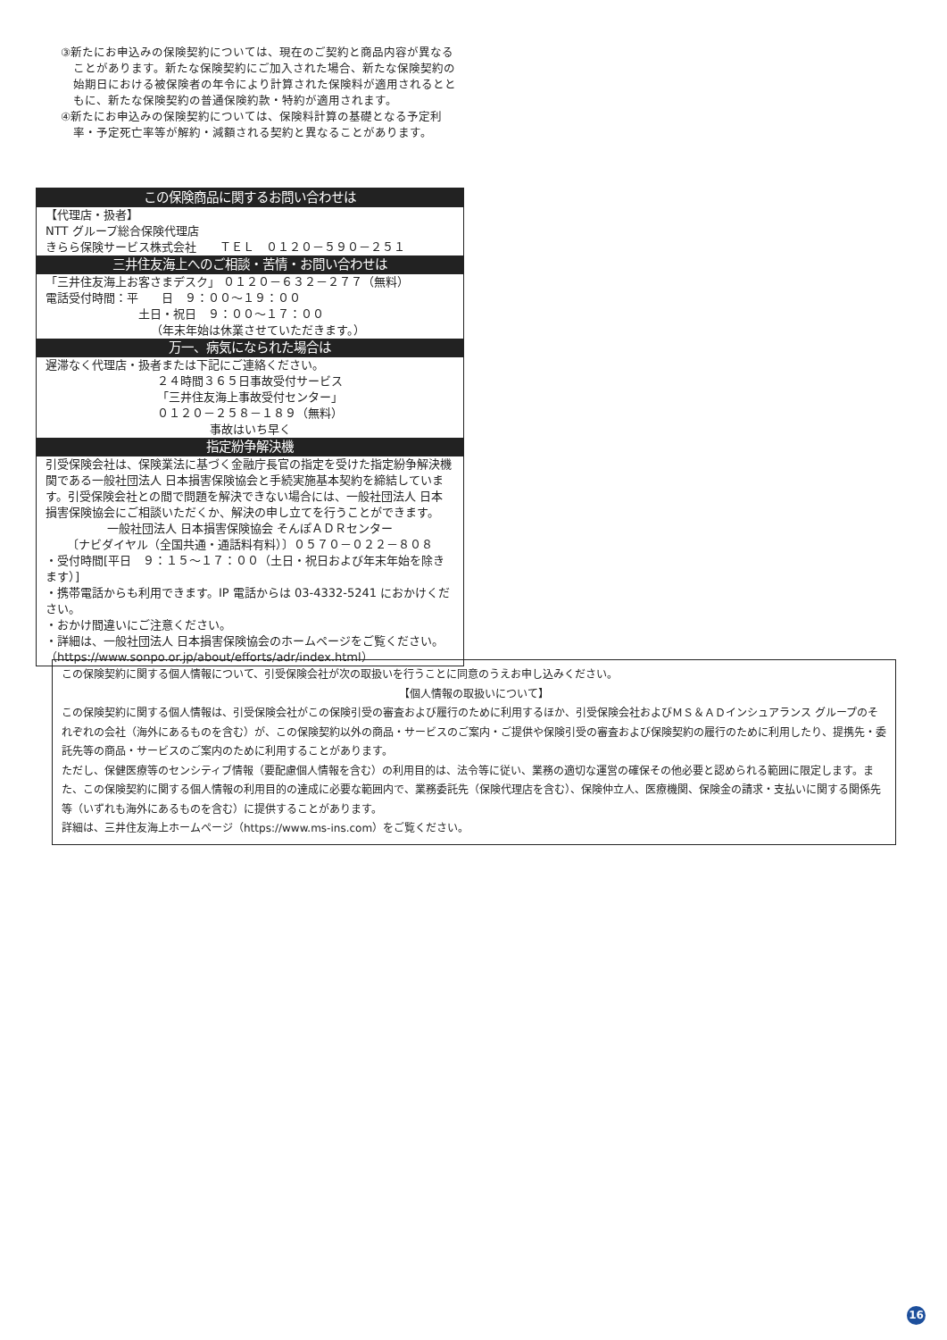③新たにお申込みの保険契約については、現在のご契約と商品内容が異なることがあります。新たな保険契約にご加入された場合、新たな保険契約の始期日における被保険者の年令により計算された保険料が適用されるとともに、新たな保険契約の普通保険約款・特約が適用されます。
④新たにお申込みの保険契約については、保険料計算の基礎となる予定利率・予定死亡率等が解約・減額される契約と異なることがあります。
この保険商品に関するお問い合わせは
【代理店・扱者】
NTT グループ総合保険代理店
きらら保険サービス株式会社　　ＴＥＬ　０１２０－５９０－２５１
三井住友海上へのご相談・苦情・お問い合わせは
「三井住友海上お客さまデスク」 ０１２０－６３２－２７７（無料）
電話受付時間：平　　日　９：００～１９：００
土日・祝日　９：００～１７：００
（年末年始は休業させていただきます。）
万一、病気になられた場合は
遅滞なく代理店・扱者または下記にご連絡ください。
２４時間３６５日事故受付サービス
「三井住友海上事故受付センター」
０１２０－２５８－１８９（無料）
事故はいち早く
指定紛争解決機
引受保険会社は、保険業法に基づく金融庁長官の指定を受けた指定紛争解決機関である一般社団法人 日本損害保険協会と手続実施基本契約を締結しています。引受保険会社との間で問題を解決できない場合には、一般社団法人 日本損害保険協会にご相談いただくか、解決の申し立てを行うことができます。
一般社団法人 日本損害保険協会 そんぽＡＤＲセンター
〔ナビダイヤル（全国共通・通話料有料）〕０５７０－０２２－８０８
・受付時間[平日　９：１５～１７：００（土日・祝日および年末年始を除きます）]
・携帯電話からも利用できます。IP 電話からは 03-4332-5241 におかけください。
・おかけ間違いにご注意ください。
・詳細は、一般社団法人 日本損害保険協会のホームページをご覧ください。
（https://www.sonpo.or.jp/about/efforts/adr/index.html）
この保険契約に関する個人情報について、引受保険会社が次の取扱いを行うことに同意のうえお申し込みください。
【個人情報の取扱いについて】
この保険契約に関する個人情報は、引受保険会社がこの保険引受の審査および履行のために利用するほか、引受保険会社およびＭＳ＆ＡＤインシュアランス グループのそれぞれの会社（海外にあるものを含む）が、この保険契約以外の商品・サービスのご案内・ご提供や保険引受の審査および保険契約の履行のために利用したり、提携先・委託先等の商品・サービスのご案内のために利用することがあります。
ただし、保健医療等のセンシティブ情報（要配慮個人情報を含む）の利用目的は、法令等に従い、業務の適切な運営の確保その他必要と認められる範囲に限定します。また、この保険契約に関する個人情報の利用目的の達成に必要な範囲内で、業務委託先（保険代理店を含む）、保険仲立人、医療機関、保険金の請求・支払いに関する関係先等（いずれも海外にあるものを含む）に提供することがあります。
詳細は、三井住友海上ホームページ（https://www.ms-ins.com）をご覧ください。
16